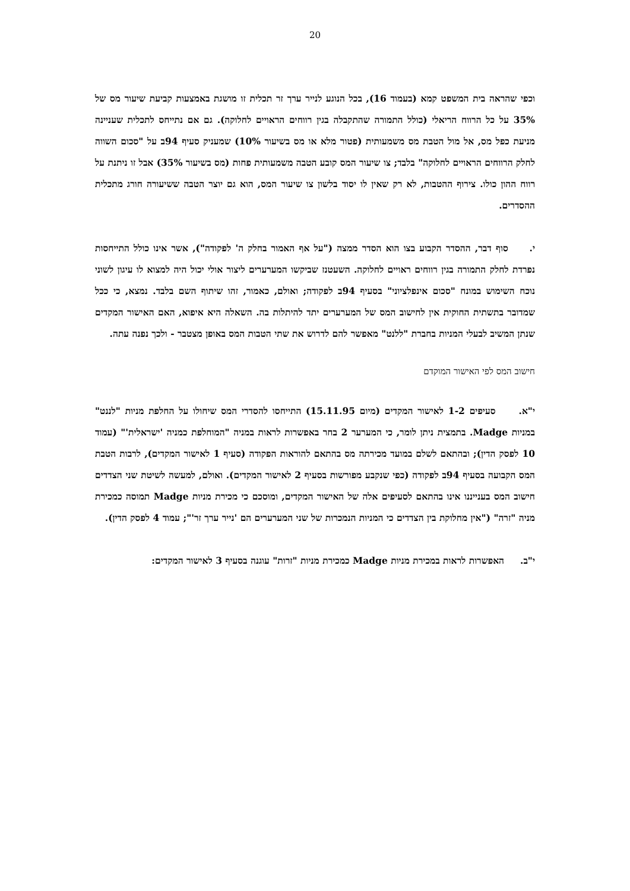20
וכפי שהראה בית המשפט קמא (בעמוד 16), בכל הנוגע לנייר ערך זר תכלית זו מושגת באמצעות קביעת שיעור מס של 35% על כל הרווח הריאלי (כולל התמורה שהתקבלה בגין רווחים הראויים לחלוקה). גם אם נתייחס לתכלית שעניינה מניעת כפל מס, אל מול הטבת מס משמעותית (פטור מלא או מס בשיעור 10%) שמעניק סעיף 94ב על "סכום השווה לחלק הרווחים הראויים לחלוקה" בלבד; צו שיעור המס קובע הטבה משמעותית פחות (מס בשיעור 35%) אבל זו ניתנת על רווח ההון כולו. צירוף ההטבות, לא רק שאין לו יסוד בלשון צו שיעור המס, הוא גם יוצר הטבה ששיעורה חורג מתכלית ההסדרים.
י. סוף דבר, ההסדר הקבוע בצו הוא הסדר ממצה ("על אף האמור בחלק ה' לפקודה"), אשר אינו כולל התייחסות נפרדת לחלק התמורה בגין רווחים ראויים לחלוקה. השעטנז שביקשו המערערים ליצור אולי יכול היה למצוא לו עיגון לשוני נוכח השימוש במונח "סכום אינפלציוני" בסעיף 94ב לפקודה; ואולם, כאמור, זהו שיתוף השם בלבד. נמצא, כי ככל שמדובר בתשתית החוקית אין לחישוב המס של המערערים יתד להיתלות בה. השאלה היא איפוא, האם האישור המקדים שנתן המשיב לבעלי המניות בחברת "ללנט" מאפשר להם לדרוש את שתי הטבות המס באופן מצטבר - ולכך נפנה עתה.
חישוב המס לפי האישור המוקדם
י"א. סעיפים 1-2 לאישור המקדים (מיום 15.11.95) התייחסו להסדרי המס שיחולו על החלפת מניות "לננט" במניות Madge. בתמצית ניתן לומר, כי המערער 2 בחר באפשרות לראות במניה "המוחלפת כמניה 'ישראלית'" (עמוד 10 לפסק הדין); ובהתאם לשלם במועד מכירתה מס בהתאם להוראות הפקודה (סעיף 1 לאישור המקדים), לרבות הטבת המס הקבועה בסעיף 94ב לפקודה (כפי שנקבע מפורשות בסעיף 2 לאישור המקדים). ואולם, למעשה לשיטת שני הצדדים חישוב המס בענייננו אינו בהתאם לסעיפים אלה של האישור המקדים, ומוסכם כי מכירת מניות Madge תמוסה כמכירת מניה "זרה" ("אין מחלוקת בין הצדדים כי המניות הנמכרות של שני המערערים הם 'נייר ערך זר'"; עמוד 4 לפסק הדין).
י"ב. האפשרות לראות במכירת מניות Madge כמכירת מניות "זרות" עוגנה בסעיף 3 לאישור המקדים: